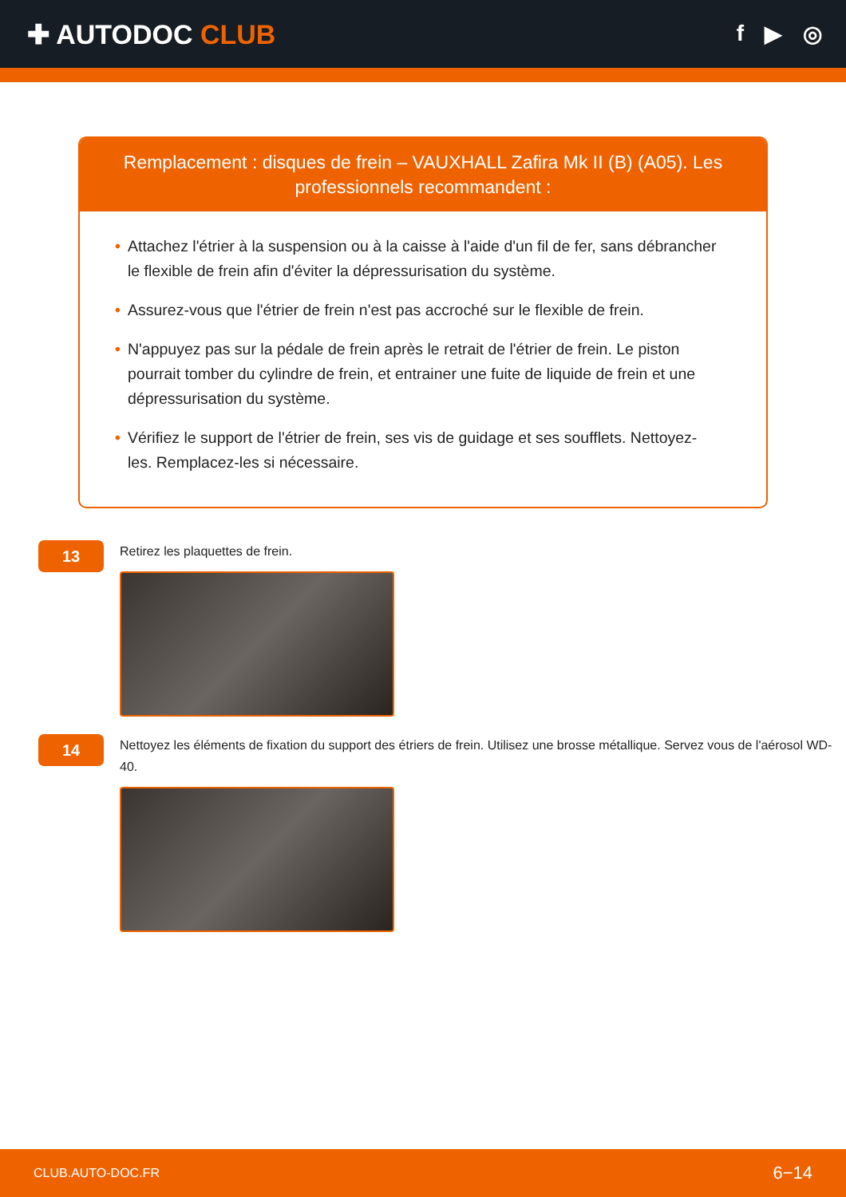✚ AUTODOC CLUB
f ▶ ◎
Remplacement : disques de frein – VAUXHALL Zafira Mk II (B) (A05). Les professionnels recommandent :
• Attachez l'étrier à la suspension ou à la caisse à l'aide d'un fil de fer, sans débrancher le flexible de frein afin d'éviter la dépressurisation du système.
• Assurez-vous que l'étrier de frein n'est pas accroché sur le flexible de frein.
• N'appuyez pas sur la pédale de frein après le retrait de l'étrier de frein. Le piston pourrait tomber du cylindre de frein, et entrainer une fuite de liquide de frein et une dépressurisation du système.
• Vérifiez le support de l'étrier de frein, ses vis de guidage et ses soufflets. Nettoyez-les. Remplacez-les si nécessaire.
13
Retirez les plaquettes de frein.
14
Nettoyez les éléments de fixation du support des étriers de frein. Utilisez une brosse métallique. Servez vous de l'aérosol WD-40.
CLUB.AUTO-DOC.FR 6−14